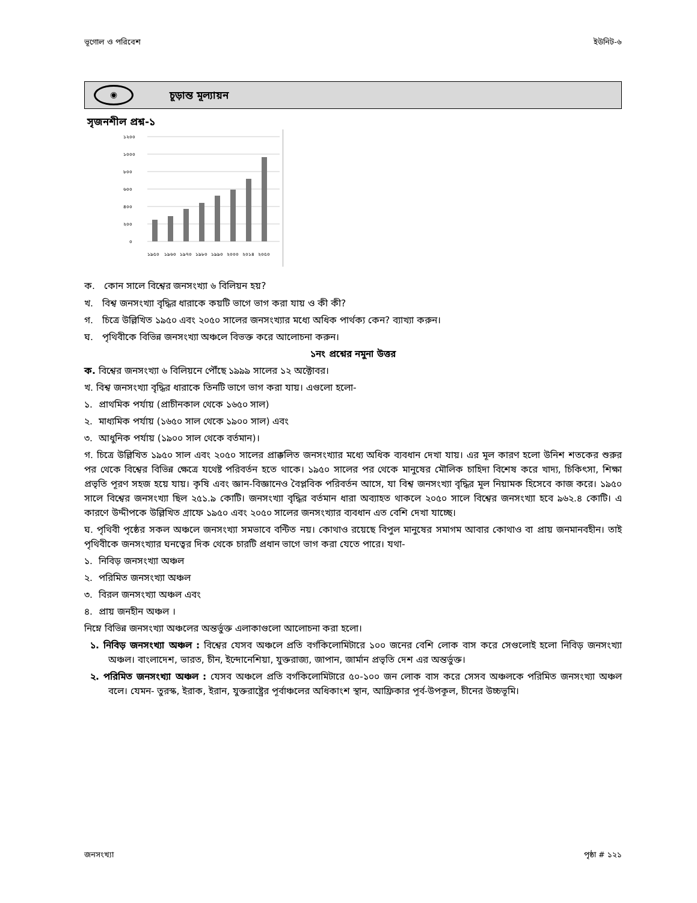ভূগোল ও পরিবেশ ইউনিট-৬
◉
চূড়ান্ত মূল্যায়ন
সৃজনশীল প্রশ্ন-১
১২০০
১০০০
৮০০
৬০০
৪০০
২০০
০
১৯৫০
১৯৬০
১৯৭০
১৯৮০
১৯৯০
২০০০
২০১৪
২০৫০
ক. কোন সালে বিশ্বের জনসংখ্যা ৬ বিলিয়ন হয়?
খ. বিশ্ব জনসংখ্যা বৃদ্ধির ধারাকে কয়টি ভাগে ভাগ করা যায় ও কী কী?
গ. চিত্রে উল্লিখিত ১৯৫০ এবং ২০৫০ সালের জনসংখ্যার মধ্যে অধিক পার্থক্য কেন? ব্যাখ্যা করুন।
ঘ. পৃথিবীকে বিভিন্ন জনসংখ্যা অঞ্চলে বিভক্ত করে আলোচনা করুন।
১নং প্রশ্নের নমুনা উত্তর
ক. বিশ্বের জনসংখ্যা ৬ বিলিয়নে পৌঁছে ১৯৯৯ সালের ১২ অক্টোবর।
খ. বিশ্ব জনসংখ্যা বৃদ্ধির ধারাকে তিনটি ভাগে ভাগ করা যায়। এগুলো হলো-
১. প্রাথমিক পর্যায় (প্রাচীনকাল থেকে ১৬৫০ সাল)
২. মাধ্যমিক পর্যায় (১৬৫০ সাল থেকে ১৯০০ সাল) এবং
৩. আধুনিক পর্যায় (১৯০০ সাল থেকে বর্তমান)।
গ. চিত্রে উল্লিখিত ১৯৫০ সাল এবং ২০৫০ সালের প্রাক্কলিত জনসংখ্যার মধ্যে অধিক ব্যবধান দেখা যায়। এর মূল কারণ হলো উনিশ শতকের শুরুর পর থেকে বিশ্বের বিভিন্ন ক্ষেত্রে যথেষ্ট পরিবর্তন হতে থাকে। ১৯৫০ সালের পর থেকে মানুষের মৌলিক চাহিদা বিশেষ করে খাদ্য, চিকিৎসা, শিক্ষা প্রভৃতি পূরণ সহজ হয়ে যায়। কৃষি এবং জ্ঞান-বিজ্ঞানেও বৈপ্লবিক পরিবর্তন আসে, যা বিশ্ব জনসংখ্যা বৃদ্ধির মূল নিয়ামক হিসেবে কাজ করে। ১৯৫০ সালে বিশ্বের জনসংখ্যা ছিল ২৫১.৯ কোটি। জনসংখ্যা বৃদ্ধির বর্তমান ধারা অব্যাহত থাকলে ২০৫০ সালে বিশ্বের জনসংখ্যা হবে ৯৬২.৪ কোটি। এ কারণে উদ্দীপকে উল্লিখিত গ্রাফে ১৯৫০ এবং ২০৫০ সালের জনসংখ্যার ব্যবধান এত বেশি দেখা যাচ্ছে।
ঘ. পৃথিবী পৃষ্ঠের সকল অঞ্চলে জনসংখ্যা সমভাবে বন্টিত নয়। কোথাও রয়েছে বিপুল মানুষের সমাগম আবার কোথাও বা প্রায় জনমানবহীন। তাই পৃথিবীকে জনসংখ্যার ঘনত্বের দিক থেকে চারটি প্রধান ভাগে ভাগ করা যেতে পারে। যথা-
১. নিবিড় জনসংখ্যা অঞ্চল
২. পরিমিত জনসংখ্যা অঞ্চল
৩. বিরল জনসংখ্যা অঞ্চল এবং
৪. প্রায় জনহীন অঞ্চল ।
নিম্নে বিভিন্ন জনসংখ্যা অঞ্চলের অন্তর্ভুক্ত এলাকাগুলো আলোচনা করা হলো।
১. নিবিড় জনসংখ্যা অঞ্চল : বিশ্বের যেসব অঞ্চলে প্রতি বর্গকিলোমিটারে ১০০ জনের বেশি লোক বাস করে সেগুলোই হলো নিবিড় জনসংখ্যা অঞ্চল। বাংলাদেশ, ভারত, চীন, ইন্দোনেশিয়া, যুক্তরাজ্য, জাপান, জার্মান প্রভৃতি দেশ এর অন্তর্ভুক্ত।
২. পরিমিত জনসংখ্যা অঞ্চল : যেসব অঞ্চলে প্রতি বর্গকিলোমিটারে ৫০-১০০ জন লোক বাস করে সেসব অঞ্চলকে পরিমিত জনসংখ্যা অঞ্চল বলে। যেমন- তুরস্ক, ইরাক, ইরান, যুক্তরাষ্ট্রের পূর্বাঞ্চলের অধিকাংশ স্থান, আফ্রিকার পূর্ব-উপকূল, চীনের উচ্চভূমি।
জনসংখ্যা পৃষ্ঠা # ১২১